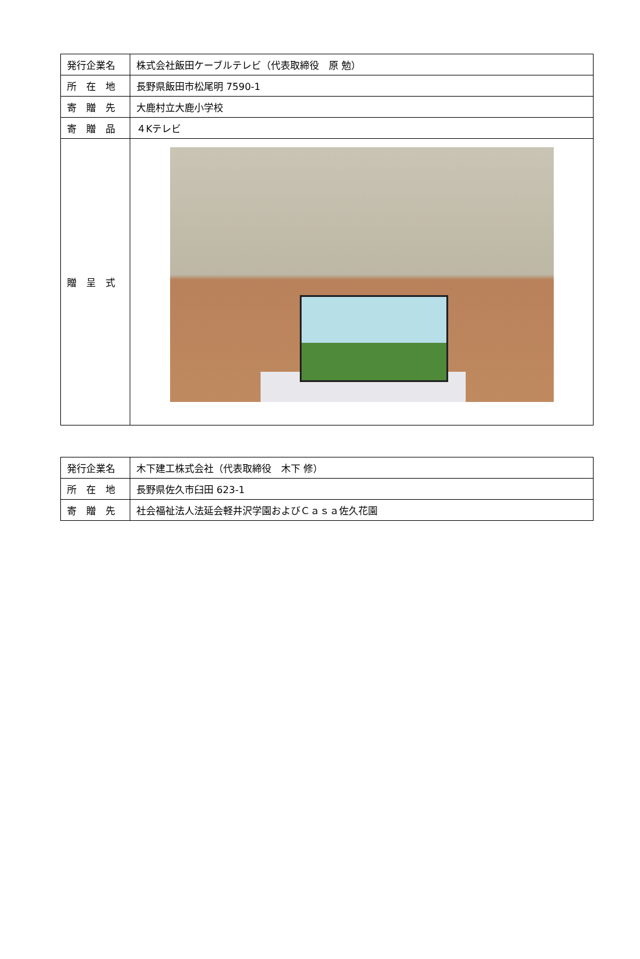| 発行企業名 | 株式会社飯田ケーブルテレビ（代表取締役 原 勉） |
| 所 在 地 | 長野県飯田市松尾明 7590-1 |
| 寄 贈 先 | 大鹿村立大鹿小学校 |
| 寄 贈 品 | ４Kテレビ |
| 贈 呈 式 | |
| 発行企業名 | 木下建工株式会社（代表取締役 木下 修） |
| 所 在 地 | 長野県佐久市臼田 623-1 |
| 寄 贈 先 | 社会福祉法人法延会軽井沢学園およびＣａｓａ佐久花園 |